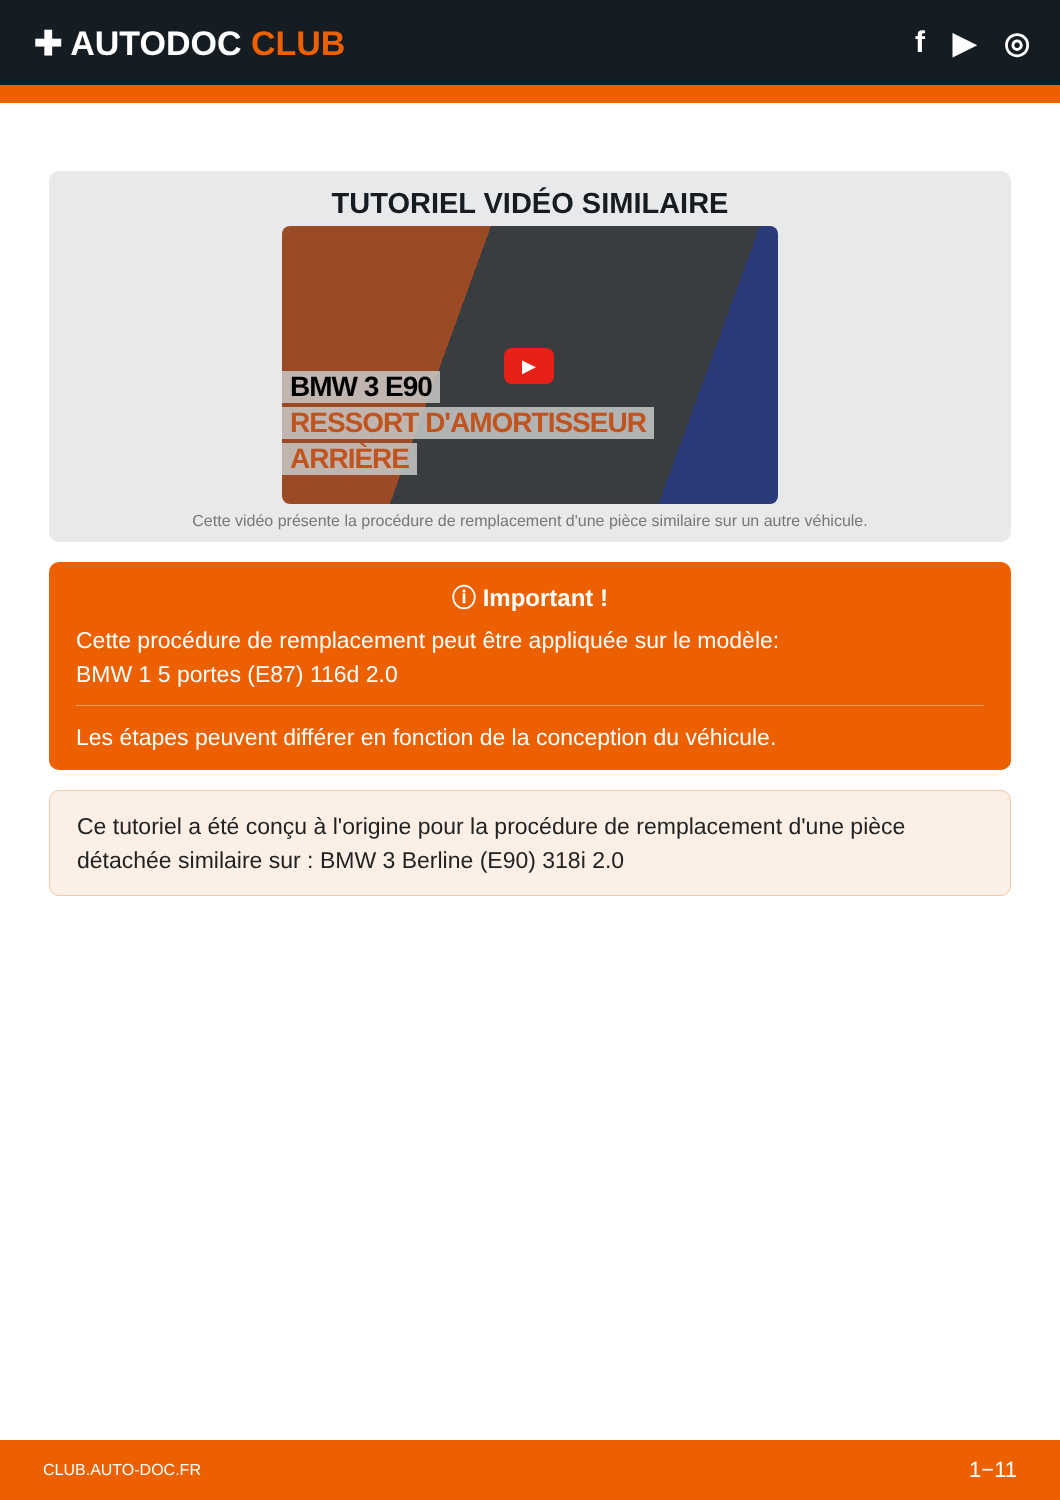✚ AUTODOC CLUB f ▶ ◎
TUTORIEL VIDÉO SIMILAIRE
▶
BMW 3 E90
RESSORT D'AMORTISSEUR
ARRIÈRE
Cette vidéo présente la procédure de remplacement d'une pièce similaire sur un autre véhicule.
ⓘ Important !
Cette procédure de remplacement peut être appliquée sur le modèle:
BMW 1 5 portes (E87) 116d 2.0
Les étapes peuvent différer en fonction de la conception du véhicule.
Ce tutoriel a été conçu à l'origine pour la procédure de remplacement d'une pièce détachée similaire sur : BMW 3 Berline (E90) 318i 2.0
CLUB.AUTO-DOC.FR 1−11